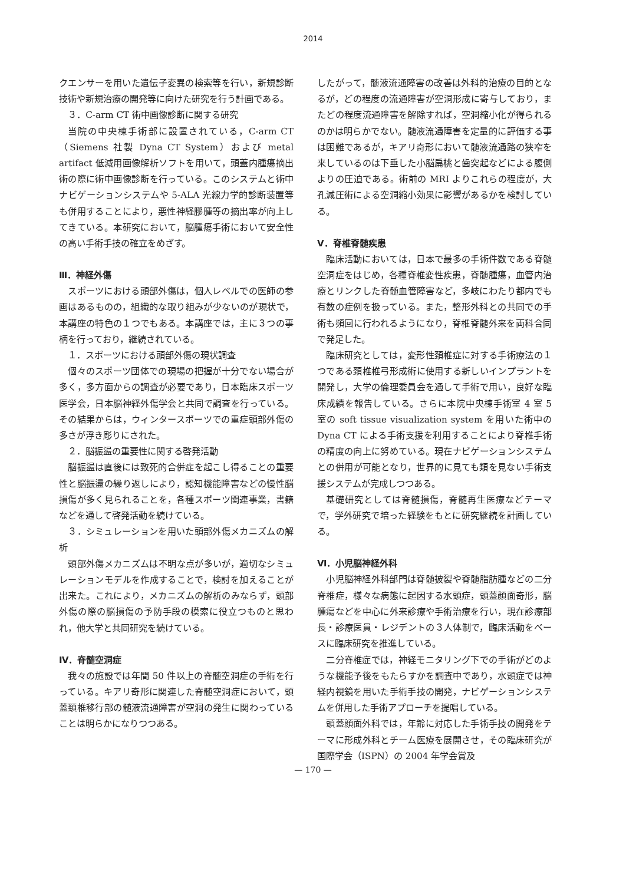2014
クエンサーを用いた遺伝子変異の検索等を行い，新規診断技術や新規治療の開発等に向けた研究を行う計画である。
３．C-arm CT 術中画像診断に関する研究
当院の中央棟手術部に設置されている，C-arm CT（Siemens 社製 Dyna CT System）および metal artifact 低減用画像解析ソフトを用いて，頭蓋内腫瘍摘出術の際に術中画像診断を行っている。このシステムと術中ナビゲーションシステムや 5-ALA 光線力学的診断装置等も併用することにより，悪性神経膠腫等の摘出率が向上してきている。本研究において，脳腫瘍手術において安全性の高い手術手技の確立をめざす。
Ⅲ．神経外傷
スポーツにおける頭部外傷は，個人レベルでの医師の参画はあるものの，組織的な取り組みが少ないのが現状で，本講座の特色の１つでもある。本講座では，主に３つの事柄を行っており，継続されている。
１．スポーツにおける頭部外傷の現状調査
個々のスポーツ団体での現場の把握が十分でない場合が多く，多方面からの調査が必要であり，日本臨床スポーツ医学会，日本脳神経外傷学会と共同で調査を行っている。その結果からは，ウィンタースポーツでの重症頭部外傷の多さが浮き彫りにされた。
２．脳振盪の重要性に関する啓発活動
脳振盪は直後には致死的合併症を起こし得ることの重要性と脳振盪の繰り返しにより，認知機能障害などの慢性脳損傷が多く見られることを，各種スポーツ関連事業，書籍などを通して啓発活動を続けている。
３．シミュレーションを用いた頭部外傷メカニズムの解析
頭部外傷メカニズムは不明な点が多いが，適切なシミュレーションモデルを作成することで，検討を加えることが出来た。これにより，メカニズムの解析のみならず，頭部外傷の際の脳損傷の予防手段の模索に役立つものと思われ，他大学と共同研究を続けている。
Ⅳ．脊髄空洞症
我々の施設では年間 50 件以上の脊髄空洞症の手術を行っている。キアリ奇形に関連した脊髄空洞症において，頭蓋頚椎移行部の髄液流通障害が空洞の発生に関わっていることは明らかになりつつある。
したがって，髄液流通障害の改善は外科的治療の目的となるが，どの程度の流通障害が空洞形成に寄与しており，またどの程度流通障害を解除すれば，空洞縮小化が得られるのかは明らかでない。髄液流通障害を定量的に評価する事は困難であるが，キアリ奇形において髄液流通路の狭窄を来しているのは下垂した小脳扁桃と歯突起などによる腹側よりの圧迫である。術前の MRI よりこれらの程度が，大孔減圧術による空洞縮小効果に影響があるかを検討している。
Ⅴ．脊椎脊髄疾患
臨床活動においては，日本で最多の手術件数である脊髄空洞症をはじめ，各種脊椎変性疾患，脊髄腫瘍，血管内治療とリンクした脊髄血管障害など，多岐にわたり都内でも有数の症例を扱っている。また，整形外科との共同での手術も頻回に行われるようになり，脊椎脊髄外来を両科合同で発足した。
臨床研究としては，変形性頚椎症に対する手術療法の１つである頚椎椎弓形成術に使用する新しいインプラントを開発し，大学の倫理委員会を通して手術で用い，良好な臨床成績を報告している。さらに本院中央棟手術室 4 室 5 室の soft tissue visualization system を用いた術中の Dyna CT による手術支援を利用することにより脊椎手術の精度の向上に努めている。現在ナビゲーションシステムとの併用が可能となり，世界的に見ても類を見ない手術支援システムが完成しつつある。
基礎研究としては脊髄損傷，脊髄再生医療などテーマで，学外研究で培った経験をもとに研究継続を計画している。
Ⅵ．小児脳神経外科
小児脳神経外科部門は脊髄披裂や脊髄脂肪腫などの二分脊椎症，様々な病態に起因する水頭症，頭蓋顔面奇形，脳腫瘍などを中心に外来診療や手術治療を行い，現在診療部長・診療医員・レジデントの３人体制で，臨床活動をベースに臨床研究を推進している。
二分脊椎症では，神経モニタリング下での手術がどのような機能予後をもたらすかを調査中であり，水頭症では神経内視鏡を用いた手術手技の開発，ナビゲーションシステムを併用した手術アプローチを提唱している。
頭蓋顔面外科では，年齢に対応した手術手技の開発をテーマに形成外科とチーム医療を展開させ，その臨床研究が国際学会（ISPN）の 2004 年学会賞及
— 170 —